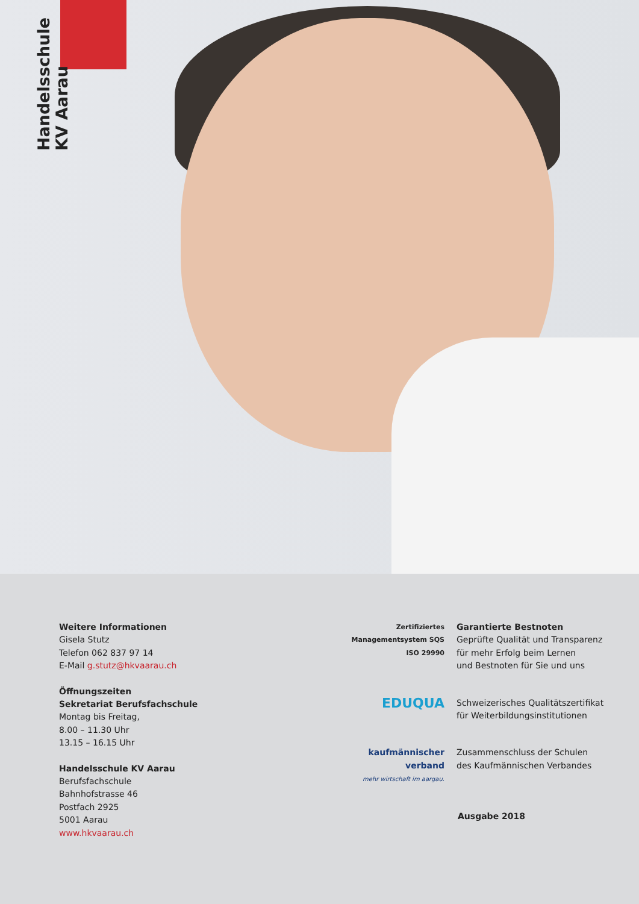Handelsschule
KV Aarau
Weitere Informationen
Gisela Stutz
Telefon 062 837 97 14
E-Mail g.stutz@hkvaarau.ch
Öffnungszeiten
Sekretariat Berufsfachschule
Montag bis Freitag,
8.00 – 11.30 Uhr
13.15 – 16.15 Uhr
Handelsschule KV Aarau
Berufsfachschule
Bahnhofstrasse 46
Postfach 2925
5001 Aarau
www.hkvaarau.ch
Zertifiziertes Managementsystem SQS ISO 29990
Garantierte Bestnoten
Geprüfte Qualität und Transparenz
für mehr Erfolg beim Lernen
und Bestnoten für Sie und uns
EDUQUA
Schweizerisches Qualitätszertifikat
für Weiterbildungsinstitutionen
kaufmännischer verband
mehr wirtschaft im aargau.
Zusammenschluss der Schulen
des Kaufmännischen Verbandes
Ausgabe 2018